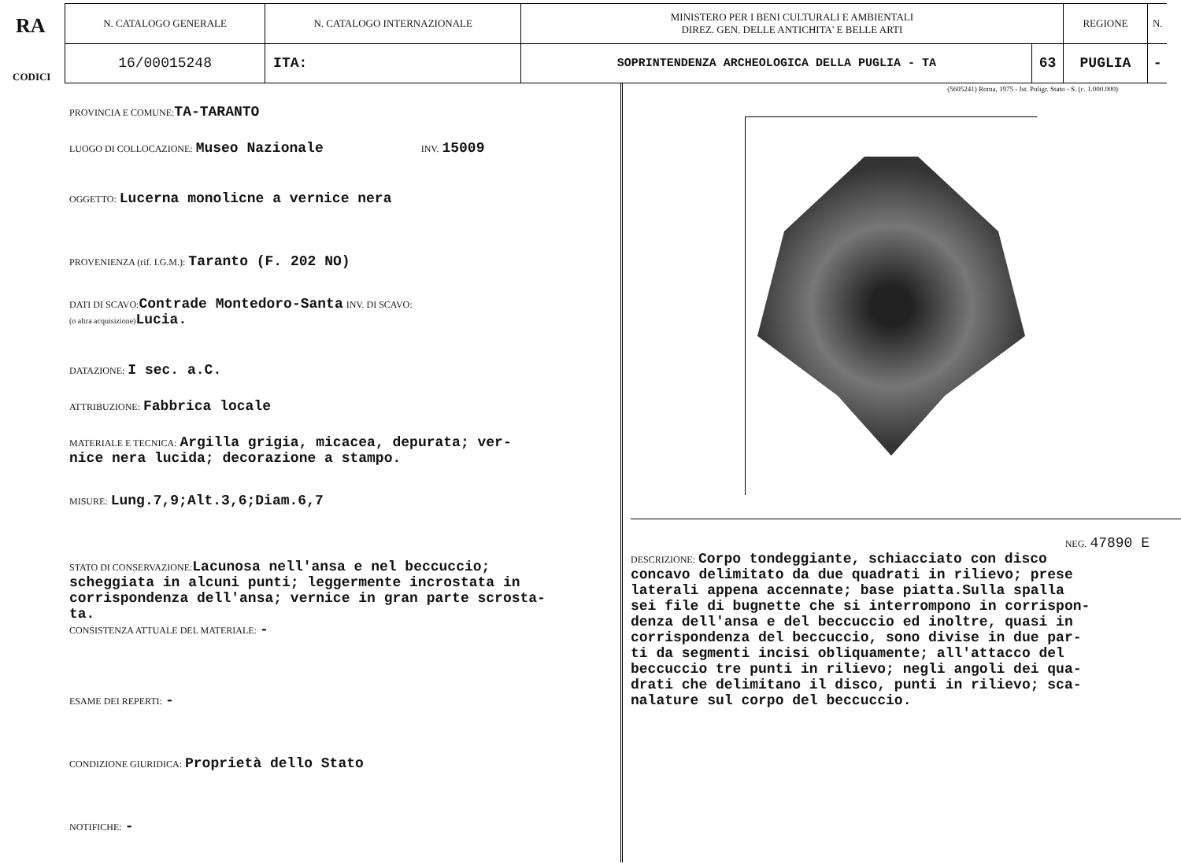RA
CODICI
| N. CATALOGO GENERALE | N. CATALOGO INTERNAZIONALE | MINISTERO PER I BENI CULTURALI E AMBIENTALI DIREZ. GEN. DELLE ANTICHITA' E BELLE ARTI | | REGIONE | N. |
| 16/00015248 | ITA: | SOPRINTENDENZA ARCHEOLOGICA DELLA PUGLIA - TA | 63 | PUGLIA | - |
PROVINCIA E COMUNE: TA-TARANTO
LUOGO DI COLLOCAZIONE: Museo Nazionale INV. 15009
OGGETTO: Lucerna monolicne a vernice nera
PROVENIENZA (rif. I.G.M.): Taranto (F. 202 NO)
DATI DI SCAVO: Contrade Montedoro-Santa INV. DI SCAVO:
(o altra acquisizione) Lucia.
DATAZIONE: I sec. a.C.
ATTRIBUZIONE: Fabbrica locale
MATERIALE E TECNICA: Argilla grigia, micacea, depurata; ver-
nice nera lucida; decorazione a stampo.
MISURE: Lung.7,9;Alt.3,6;Diam.6,7
STATO DI CONSERVAZIONE: Lacunosa nell'ansa e nel beccuccio;
scheggiata in alcuni punti; leggermente incrostata in
corrispondenza dell'ansa; vernice in gran parte scrosta-
ta.
CONSISTENZA ATTUALE DEL MATERIALE: -
ESAME DEI REPERTI: -
CONDIZIONE GIURIDICA: Proprietà dello Stato
NOTIFICHE: -
(5605241) Roma, 1975 - Ist. Poligr. Stato - S. (c. 1.000.000)
NEG. 47890 E
DESCRIZIONE: Corpo tondeggiante, schiacciato con disco
concavo delimitato da due quadrati in rilievo; prese
laterali appena accennate; base piatta.Sulla spalla
sei file di bugnette che si interrompono in corrispon-
denza dell'ansa e del beccuccio ed inoltre, quasi in
corrispondenza del beccuccio, sono divise in due par-
ti da segmenti incisi obliquamente; all'attacco del
beccuccio tre punti in rilievo; negli angoli dei qua-
drati che delimitano il disco, punti in rilievo; sca-
nalature sul corpo del beccuccio.